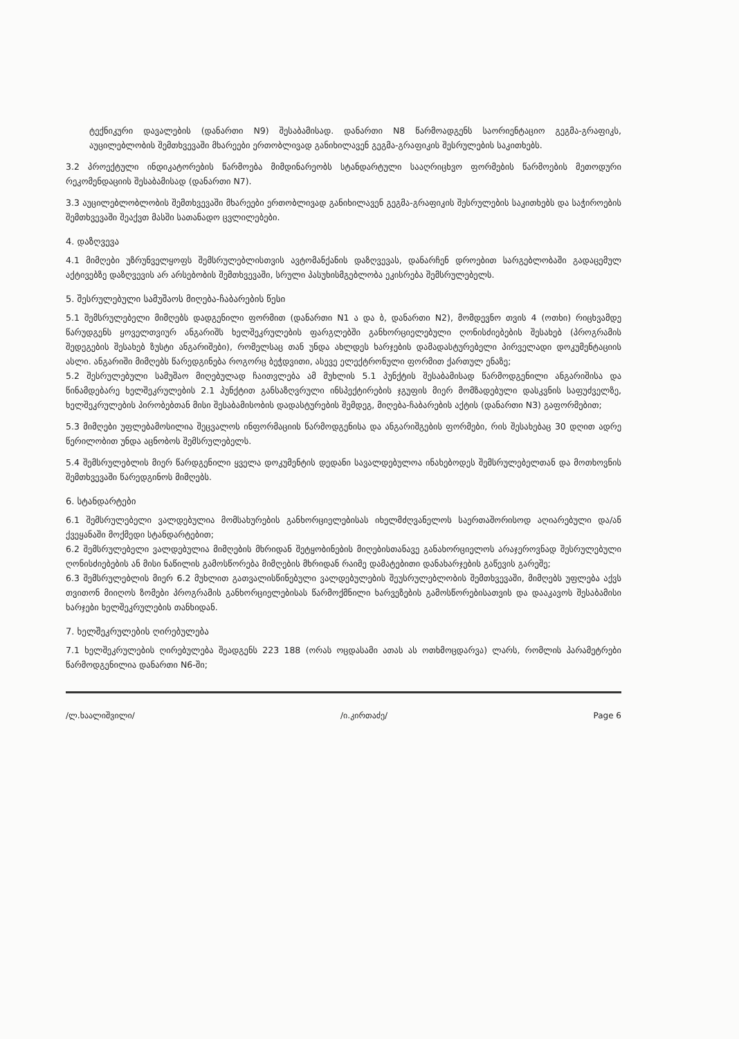ტექნიკური დავალების (დანართი N9) შესაბამისად. დანართი N8 წარმოადგენს საორიენტაციო გეგმა-გრაფიკს, აუცილებლობის შემთხვევაში მხარეები ერთობლივად განიხილავენ გეგმა-გრაფიკის შესრულების საკითხებს.
3.2 პროექტული ინდიკატორების წარმოება მიმდინარეობს სტანდარტული სააღრიცხვო ფორმების წარმოების მეთოდური რეკომენდაციის შესაბამისად (დანართი N7).
3.3 აუცილებლობლობის შემთხვევაში მხარეები ერთობლივად განიხილავენ გეგმა-გრაფიკის შესრულების საკითხებს და საჭიროების შემთხვევაში შეაქვთ მასში სათანადო ცვლილებები.
4. დაზღვევა
4.1 მიმღები უზრუნველყოფს შემსრულებლისთვის ავტომანქანის დაზღვევას, დანარჩენ დროებით სარგებლობაში გადაცემულ აქტივებზე დაზღვევის არ არსებობის შემთხვევაში, სრული პასუხისმგებლობა ეკისრება შემსრულებელს.
5. შესრულებული სამუშაოს მიღება-ჩაბარების წესი
5.1 შემსრულებელი მიმღებს დადგენილი ფორმით (დანართი N1 ა და ბ, დანართი N2), მომდევნო თვის 4 (ოთხი) რიცხვამდე წარუდგენს ყოველთვიურ ანგარიშს ხელშეკრულების ფარგლებში განხორციელებული ღონისძიებების შესახებ (პროგრამის შედეგების შესახებ ზუსტი ანგარიშები), რომელსაც თან უნდა ახლდეს ხარჯების დამადასტურებელი პირველადი დოკუმენტაციის ასლი. ანგარიში მიმღებს წარედგინება როგორც ბეჭდვითი, ასევე ელექტრონული ფორმით ქართულ ენაზე;
5.2 შესრულებული სამუშაო მიღებულად ჩაითვლება ამ მუხლის 5.1 პუნქტის შესაბამისად წარმოდგენილი ანგარიშისა და წინამდებარე ხელშეკრულების 2.1 პუნქტით განსაზღვრული ინსპექტირების ჯგუფის მიერ მომზადებული დასკვნის საფუძველზე, ხელშეკრულების პირობებთან მისი შესაბამისობის დადასტურების შემდეგ, მიღება-ჩაბარების აქტის (დანართი N3) გაფორმებით;
5.3 მიმღები უფლებამოსილია შეცვალოს ინფორმაციის წარმოდგენისა და ანგარიშგების ფორმები, რის შესახებაც 30 დღით ადრე წერილობით უნდა აცნობოს შემსრულებელს.
5.4 შემსრულებლის მიერ წარდგენილი ყველა დოკუმენტის დედანი სავალდებულოა ინახებოდეს შემსრულებელთან და მოთხოვნის შემთხვევაში წარედგინოს მიმღებს.
6. სტანდარტები
6.1 შემსრულებელი ვალდებულია მომსახურების განხორციელებისას იხელმძღვანელოს საერთაშორისოდ აღიარებული და/ან ქვეყანაში მოქმედი სტანდარტებით;
6.2 შემსრულებელი ვალდებულია მიმღების მხრიდან შეტყობინების მიღებისთანავე განახორციელოს არაჯეროვნად შესრულებული ღონისძიებების ან მისი ნაწილის გამოსწორება მიმღების მხრიდან რაიმე დამატებითი დანახარჯების გაწევის გარეშე;
6.3 შემსრულებლის მიერ 6.2 მუხლით გათვალისწინებული ვალდებულების შეუსრულებლობის შემთხვევაში, მიმღებს უფლება აქვს თვითონ მიიღოს ზომები პროგრამის განხორციელებისას წარმოქმნილი ხარვეზების გამოსწორებისათვის და დააკავოს შესაბამისი ხარჯები ხელშეკრულების თანხიდან.
7. ხელშეკრულების ღირებულება
7.1 ხელშეკრულების ღირებულება შეადგენს 223 188 (ორას ოცდასამი ათას ას ოთხმოცდარვა) ლარს, რომლის პარამეტრები წარმოდგენილია დანართი N6-ში;
/ლ.ხაალიშვილი/ /ი.კირთაძე/ Page 6